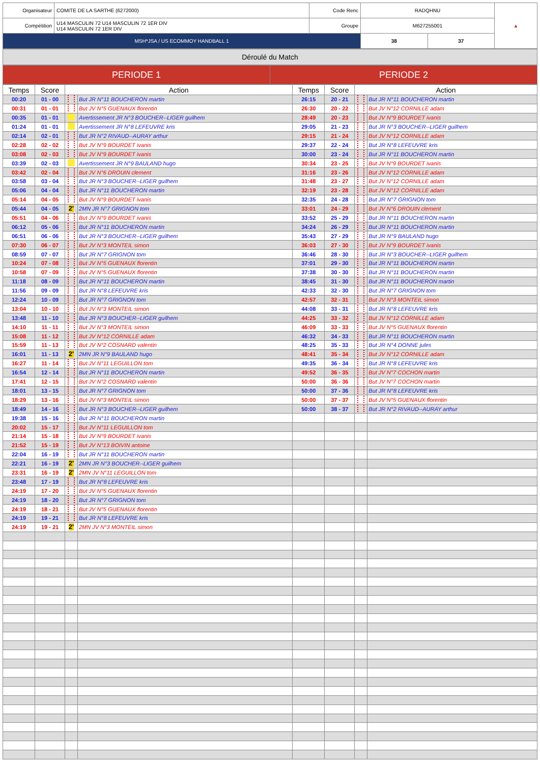| Organisateur | COMITE DE LA SARTHE (6272000) | Code Renc | RADQHNU | | ▲ |
| Compétition | U14 MASCULIN 72 U14 MASCULIN 72 1ER DIV U14 MASCULIN 72 1ER DIV | Groupe | M627255001 | | |
| MSH*JSA / US ECOMMOY HANDBALL 1 | | | 38 | 37 | |
Déroulé du Match
| PERIODE 1 | PERIODE 2 |
| Temps | Score | Action | | Temps | Score | Action | |
| --- | --- | --- | --- | --- | --- | --- | --- |
| 00:20 | 01 - 00 | | But JR N°11 BOUCHERON martin | 26:15 | 20 - 21 | | But JR N°11 BOUCHERON martin |
| 00:31 | 01 - 01 | | But JV N°5 GUENAUX florentin | 26:30 | 20 - 22 | | But JV N°12 CORNILLE adam |
| 00:35 | 01 - 01 | | Avertissement JR N°3 BOUCHER--LIGER guilhem | 28:49 | 20 - 23 | | But JV N°9 BOURDET ivanis |
| 01:24 | 01 - 01 | | Avertissement JR N°8 LEFEUVRE kris | 29:05 | 21 - 23 | | But JR N°3 BOUCHER--LIGER guilhem |
| 02:14 | 02 - 01 | | But JR N°2 RIVAUD--AURAY arthur | 29:15 | 21 - 24 | | But JV N°12 CORNILLE adam |
| 02:28 | 02 - 02 | | But JV N°9 BOURDET ivanis | 29:37 | 22 - 24 | | But JR N°8 LEFEUVRE kris |
| 03:08 | 02 - 03 | | But JV N°9 BOURDET ivanis | 30:00 | 23 - 24 | | But JR N°11 BOUCHERON martin |
| 03:39 | 02 - 03 | | Avertissement JR N°9 BAULAND hugo | 30:34 | 23 - 25 | | But JV N°9 BOURDET ivanis |
| 03:42 | 02 - 04 | | But JV N°6 DROUIN clement | 31:16 | 23 - 26 | | But JV N°12 CORNILLE adam |
| 03:58 | 03 - 04 | | But JR N°3 BOUCHER--LIGER guilhem | 31:48 | 23 - 27 | | But JV N°12 CORNILLE adam |
| 05:06 | 04 - 04 | | But JR N°11 BOUCHERON martin | 32:19 | 23 - 28 | | But JV N°12 CORNILLE adam |
| 05:14 | 04 - 05 | | But JV N°9 BOURDET ivanis | 32:35 | 24 - 28 | | But JR N°7 GRIGNON tom |
| 05:44 | 04 - 05 | 2' | 2MN JR N°7 GRIGNON tom | 33:01 | 24 - 29 | | But JV N°6 DROUIN clement |
| 05:51 | 04 - 06 | | But JV N°9 BOURDET ivanis | 33:52 | 25 - 29 | | But JR N°11 BOUCHERON martin |
| 06:12 | 05 - 06 | | But JR N°11 BOUCHERON martin | 34:24 | 26 - 29 | | But JR N°11 BOUCHERON martin |
| 06:51 | 06 - 06 | | But JR N°3 BOUCHER--LIGER guilhem | 35:43 | 27 - 29 | | But JR N°9 BAULAND hugo |
| 07:30 | 06 - 07 | | But JV N°3 MONTEIL simon | 36:03 | 27 - 30 | | But JV N°9 BOURDET ivanis |
| 08:59 | 07 - 07 | | But JR N°7 GRIGNON tom | 36:46 | 28 - 30 | | But JR N°3 BOUCHER--LIGER guilhem |
| 10:24 | 07 - 08 | | But JV N°5 GUENAUX florentin | 37:01 | 29 - 30 | | But JR N°11 BOUCHERON martin |
| 10:58 | 07 - 09 | | But JV N°5 GUENAUX florentin | 37:38 | 30 - 30 | | But JR N°11 BOUCHERON martin |
| 11:18 | 08 - 09 | | But JR N°11 BOUCHERON martin | 38:45 | 31 - 30 | | But JR N°11 BOUCHERON martin |
| 11:56 | 09 - 09 | | But JR N°8 LEFEUVRE kris | 42:33 | 32 - 30 | | But JR N°7 GRIGNON tom |
| 12:24 | 10 - 09 | | But JR N°7 GRIGNON tom | 42:57 | 32 - 31 | | But JV N°3 MONTEIL simon |
| 13:04 | 10 - 10 | | But JV N°3 MONTEIL simon | 44:08 | 33 - 31 | | But JR N°8 LEFEUVRE kris |
| 13:48 | 11 - 10 | | But JR N°3 BOUCHER--LIGER guilhem | 44:25 | 33 - 32 | | But JV N°12 CORNILLE adam |
| 14:10 | 11 - 11 | | But JV N°3 MONTEIL simon | 46:09 | 33 - 33 | | But JV N°5 GUENAUX florentin |
| 15:08 | 11 - 12 | | But JV N°12 CORNILLE adam | 46:32 | 34 - 33 | | But JR N°11 BOUCHERON martin |
| 15:59 | 11 - 13 | | But JV N°2 COSNARD valentin | 48:25 | 35 - 33 | | But JR N°4 DONNE jules |
| 16:01 | 11 - 13 | 2' | 2MN JR N°9 BAULAND hugo | 48:41 | 35 - 34 | | But JV N°12 CORNILLE adam |
| 16:27 | 11 - 14 | | But JV N°11 LEGUILLON tom | 49:35 | 36 - 34 | | But JR N°8 LEFEUVRE kris |
| 16:54 | 12 - 14 | | But JR N°11 BOUCHERON martin | 49:52 | 36 - 35 | | But JV N°7 COCHON martin |
| 17:41 | 12 - 15 | | But JV N°2 COSNARD valentin | 50:00 | 36 - 36 | | But JV N°7 COCHON martin |
| 18:01 | 13 - 15 | | But JR N°7 GRIGNON tom | 50:00 | 37 - 36 | | But JR N°8 LEFEUVRE kris |
| 18:29 | 13 - 16 | | But JV N°3 MONTEIL simon | 50:00 | 37 - 37 | | But JV N°5 GUENAUX florentin |
| 18:49 | 14 - 16 | | But JR N°3 BOUCHER--LIGER guilhem | 50:00 | 38 - 37 | | But JR N°2 RIVAUD--AURAY arthur |
| 19:38 | 15 - 16 | | But JR N°11 BOUCHERON martin | | | | |
| 20:02 | 15 - 17 | | But JV N°11 LEGUILLON tom | | | | |
| 21:14 | 15 - 18 | | But JV N°9 BOURDET ivanis | | | | |
| 21:52 | 15 - 19 | | But JV N°13 BOIVIN antoine | | | | |
| 22:04 | 16 - 19 | | But JR N°11 BOUCHERON martin | | | | |
| 22:21 | 16 - 19 | 2' | 2MN JR N°3 BOUCHER--LIGER guilhem | | | | |
| 23:31 | 16 - 19 | 2' | 2MN JV N°11 LEGUILLON tom | | | | |
| 23:48 | 17 - 19 | | But JR N°8 LEFEUVRE kris | | | | |
| 24:19 | 17 - 20 | | But JV N°5 GUENAUX florentin | | | | |
| 24:19 | 18 - 20 | | But JR N°7 GRIGNON tom | | | | |
| 24:19 | 18 - 21 | | But JV N°5 GUENAUX florentin | | | | |
| 24:19 | 19 - 21 | | But JR N°8 LEFEUVRE kris | | | | |
| 24:19 | 19 - 21 | 2' | 2MN JV N°3 MONTEIL simon | | | | |